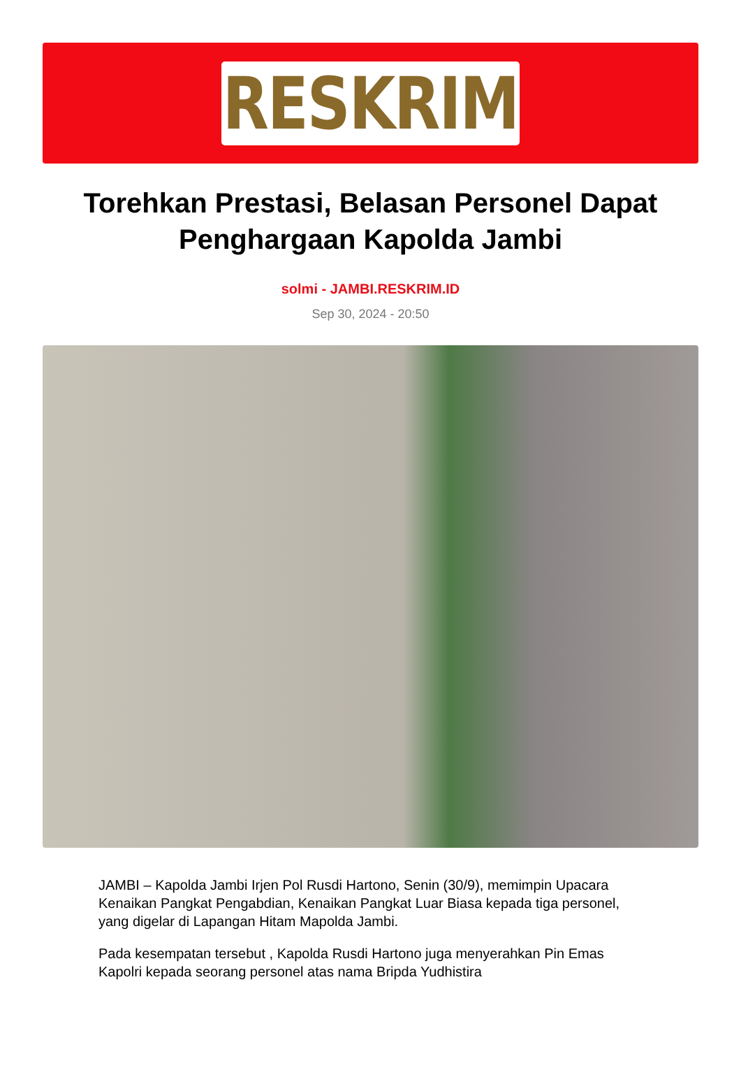RESKRIM
Torehkan Prestasi, Belasan Personel Dapat Penghargaan Kapolda Jambi
solmi - JAMBI.RESKRIM.ID
Sep 30, 2024 - 20:50
JAMBI – Kapolda Jambi Irjen Pol Rusdi Hartono, Senin (30/9), memimpin Upacara Kenaikan Pangkat Pengabdian, Kenaikan Pangkat Luar Biasa kepada tiga personel, yang digelar di Lapangan Hitam Mapolda Jambi.
Pada kesempatan tersebut , Kapolda Rusdi Hartono juga menyerahkan Pin Emas Kapolri kepada seorang personel atas nama Bripda Yudhistira